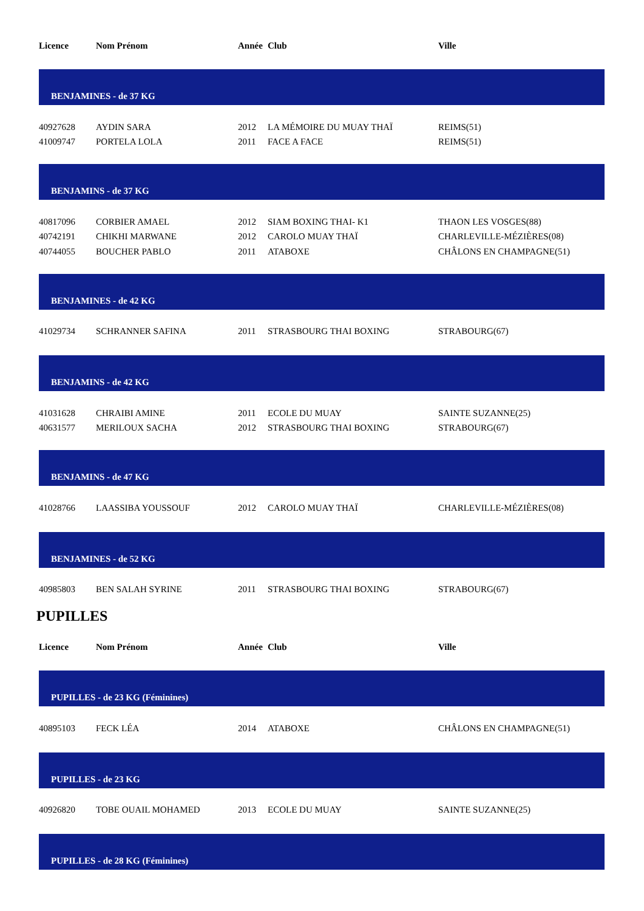| Licence | Nom Prénom | Année | Club | Ville |
| --- | --- | --- | --- | --- |
| BENJAMINES - de 37 KG | | | | |
| 40927628 | AYDIN SARA | 2012 | LA MÉMOIRE DU MUAY THAÏ | REIMS(51) |
| 41009747 | PORTELA LOLA | 2011 | FACE A FACE | REIMS(51) |
| BENJAMINS - de 37 KG | | | | |
| 40817096 | CORBIER AMAEL | 2012 | SIAM BOXING THAI- K1 | THAON LES VOSGES(88) |
| 40742191 | CHIKHI MARWANE | 2012 | CAROLO MUAY THAÏ | CHARLEVILLE-MÉZIÈRES(08) |
| 40744055 | BOUCHER PABLO | 2011 | ATABOXE | CHÂLONS EN CHAMPAGNE(51) |
| BENJAMINES - de 42 KG | | | | |
| 41029734 | SCHRANNER SAFINA | 2011 | STRASBOURG THAI BOXING | STRABOURG(67) |
| BENJAMINS - de 42 KG | | | | |
| 41031628 | CHRAIBI AMINE | 2011 | ECOLE DU MUAY | SAINTE SUZANNE(25) |
| 40631577 | MERILOUX SACHA | 2012 | STRASBOURG THAI BOXING | STRABOURG(67) |
| BENJAMINS - de 47 KG | | | | |
| 41028766 | LAASSIBA YOUSSOUF | 2012 | CAROLO MUAY THAÏ | CHARLEVILLE-MÉZIÈRES(08) |
| BENJAMINES - de 52 KG | | | | |
| 40985803 | BEN SALAH SYRINE | 2011 | STRASBOURG THAI BOXING | STRABOURG(67) |
PUPILLES
| Licence | Nom Prénom | Année | Club | Ville |
| --- | --- | --- | --- | --- |
| PUPILLES - de 23 KG (Féminines) | | | | |
| 40895103 | FECK LÉA | 2014 | ATABOXE | CHÂLONS EN CHAMPAGNE(51) |
| PUPILLES - de 23 KG | | | | |
| 40926820 | TOBE OUAIL MOHAMED | 2013 | ECOLE DU MUAY | SAINTE SUZANNE(25) |
| PUPILLES - de 28 KG (Féminines) | | | | |